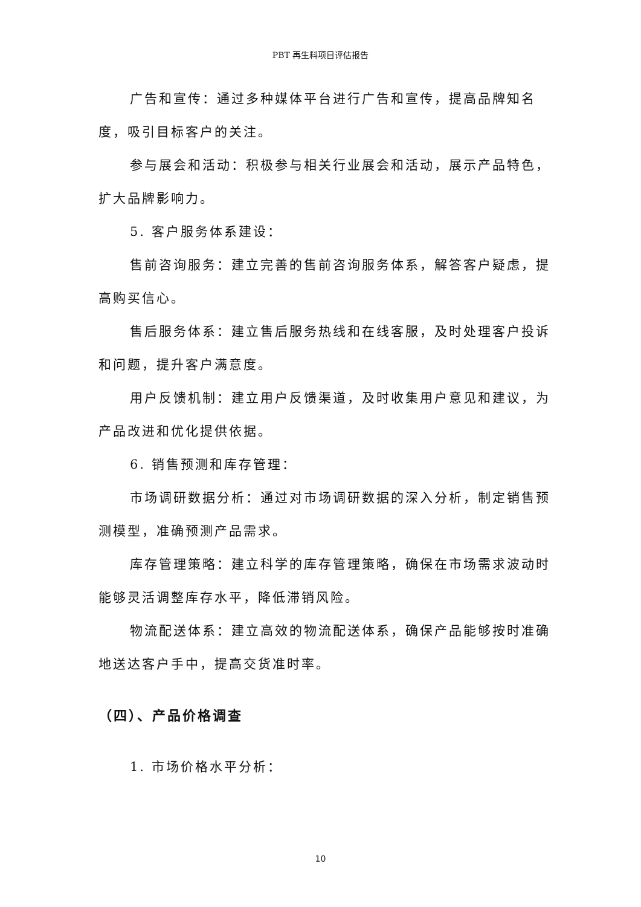PBT 再生料项目评估报告
广告和宣传：通过多种媒体平台进行广告和宣传，提高品牌知名度，吸引目标客户的关注。
参与展会和活动：积极参与相关行业展会和活动，展示产品特色，扩大品牌影响力。
5. 客户服务体系建设：
售前咨询服务：建立完善的售前咨询服务体系，解答客户疑虑，提高购买信心。
售后服务体系：建立售后服务热线和在线客服，及时处理客户投诉和问题，提升客户满意度。
用户反馈机制：建立用户反馈渠道，及时收集用户意见和建议，为产品改进和优化提供依据。
6. 销售预测和库存管理：
市场调研数据分析：通过对市场调研数据的深入分析，制定销售预测模型，准确预测产品需求。
库存管理策略：建立科学的库存管理策略，确保在市场需求波动时能够灵活调整库存水平，降低滞销风险。
物流配送体系：建立高效的物流配送体系，确保产品能够按时准确地送达客户手中，提高交货准时率。
（四）、产品价格调查
1. 市场价格水平分析：
10